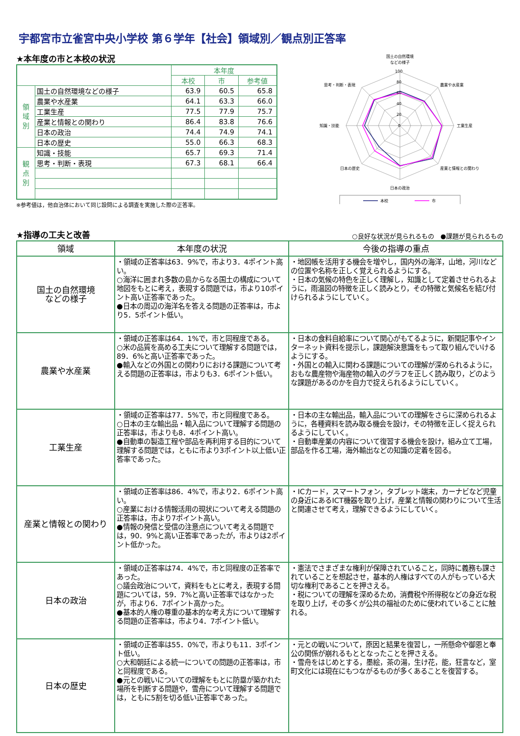宇都宮市立雀宮中央小学校 第６学年【社会】領域別／観点別正答率
★本年度の市と本校の状況
| | | 本年度 | | |
| | | 本校 | 市 | 参考値 |
| 領 域 別 | 国土の自然環境などの様子 | 63.9 | 60.5 | 65.8 |
| | 農業や水産業 | 64.1 | 63.3 | 66.0 |
| | 工業生産 | 77.5 | 77.9 | 75.7 |
| | 産業と情報との関わり | 86.4 | 83.8 | 76.6 |
| | 日本の政治 | 74.4 | 74.9 | 74.1 |
| | 日本の歴史 | 55.0 | 66.3 | 68.3 |
| 観 点 別 | 知識・技能 | 65.7 | 69.3 | 71.4 |
| | 思考・判断・表現 | 67.3 | 68.1 | 66.4 |
※参考値は，他自治体において同じ設問による調査を実施した際の正答率。
100
80
60
40
20
0
国土の自然環境
などの様子
農業や水産業
工業生産
産業と情報との関わり
日本の政治
日本の歴史
知識・技能
思考・判断・表現
本校
市
★指導の工夫と改善
○良好な状況が見られるもの　●課題が見られるもの
| 領域 | 本年度の状況 | 今後の指導の重点 |
| --- | --- | --- |
| 国土の自然環境 などの様子 | ・領域の正答率は63．9%で，市より3．4ポイント高い。 ○海洋に囲まれ多数の島からなる国土の構成について地図をもとに考え，表現する問題では，市より10ポイント高い正答率であった。 ●日本の周辺の海洋名を答える問題の正答率は，市より5．5ポイント低い。 | ・地図帳を活用する機会を増やし，国内外の海洋，山地，河川などの位置や名称を正しく覚えられるようにする。 ・日本の気候の特色を正しく理解し，知識として定着させられるように，雨温図の特徴を正しく読みとり，その特徴と気候名を結び付けられるようにしていく。 |
| 農業や水産業 | ・領域の正答率は64．1%で，市と同程度である。 ○米の品質を高める工夫について理解する問題では，89．6%と高い正答率であった。 ●輸入などの外国との関わりにおける課題について考える問題の正答率は，市よりも3．6ポイント低い。 | ・日本の食料自給率について関心がもてるように，新聞記事やインターネット資料を提示し，課題解決意識をもって取り組んでいけるようにする。 ・外国との輸入に関わる課題についての理解が深められるように，おもな農産物や海産物の輸入のグラフを正しく読み取り，どのような課題があるのかを自力で捉えられるようにしていく。 |
| 工業生産 | ・領域の正答率は77．5%で，市と同程度である。 ○日本の主な輸出品・輸入品について理解する問題の正答率は，市よりも8．4ポイント高い。 ●自動車の製造工程や部品を再利用する目的について理解する問題では，ともに市より3ポイント以上低い正答率であった。 | ・日本の主な輸出品，輸入品についての理解をさらに深められるように，各種資料を読み取る機会を設け，その特徴を正しく捉えられるようにしていく。 ・自動車産業の内容について復習する機会を設け，組み立て工場，部品を作る工場，海外輸出などの知識の定着を図る。 |
| 産業と情報との関わり | ・領域の正答率は86．4%で，市より2．6ポイント高い。 ○産業における情報活用の現状について考える問題の正答率は，市より7ポイント高い。 ●情報の発信と受信の注意点について考える問題では，90．9%と高い正答率であったが，市よりは2ポイント低かった。 | ・ICカード，スマートフォン，タブレット端末，カーナビなど児童の身近にあるICT機器を取り上げ，産業と情報の関わりについて生活と関連させて考え，理解できるようにしていく。 |
| 日本の政治 | ・領域の正答率は74．4%で，市と同程度の正答率であった。 ○議会政治について，資料をもとに考え，表現する問題については，59．7%と高い正答率ではなかったが，市より6．7ポイント高かった。 ●基本的人権の尊重の基本的な考え方について理解する問題の正答率は，市より4．7ポイント低い。 | ・憲法でさまざまな権利が保障されていること，同時に義務も課されていることを想起させ，基本的人権はすべての人がもっている大切な権利であることを押さえる。 ・税についての理解を深めるため，消費税や所得税などの身近な税を取り上げ，その多くが公共の福祉のために使われていることに触れる。 |
| 日本の歴史 | ・領域の正答率は55．0%で，市よりも11．3ポイント低い。 ○大和朝廷による統一についての問題の正答率は，市と同程度である。 ●元との戦いについての理解をもとに防塁が築かれた場所を判断する問題や，雪舟について理解する問題では，ともに5割を切る低い正答率であった。 | ・元との戦いについて，原因と結果を復習し，一所懸命や御恩と奉公の関係が崩れるもととなったことを押さえる。 ・雪舟をはじめとする，墨絵，茶の湯，生け花，能，狂言など，室町文化には現在にもつながるものが多くあることを復習する。 |